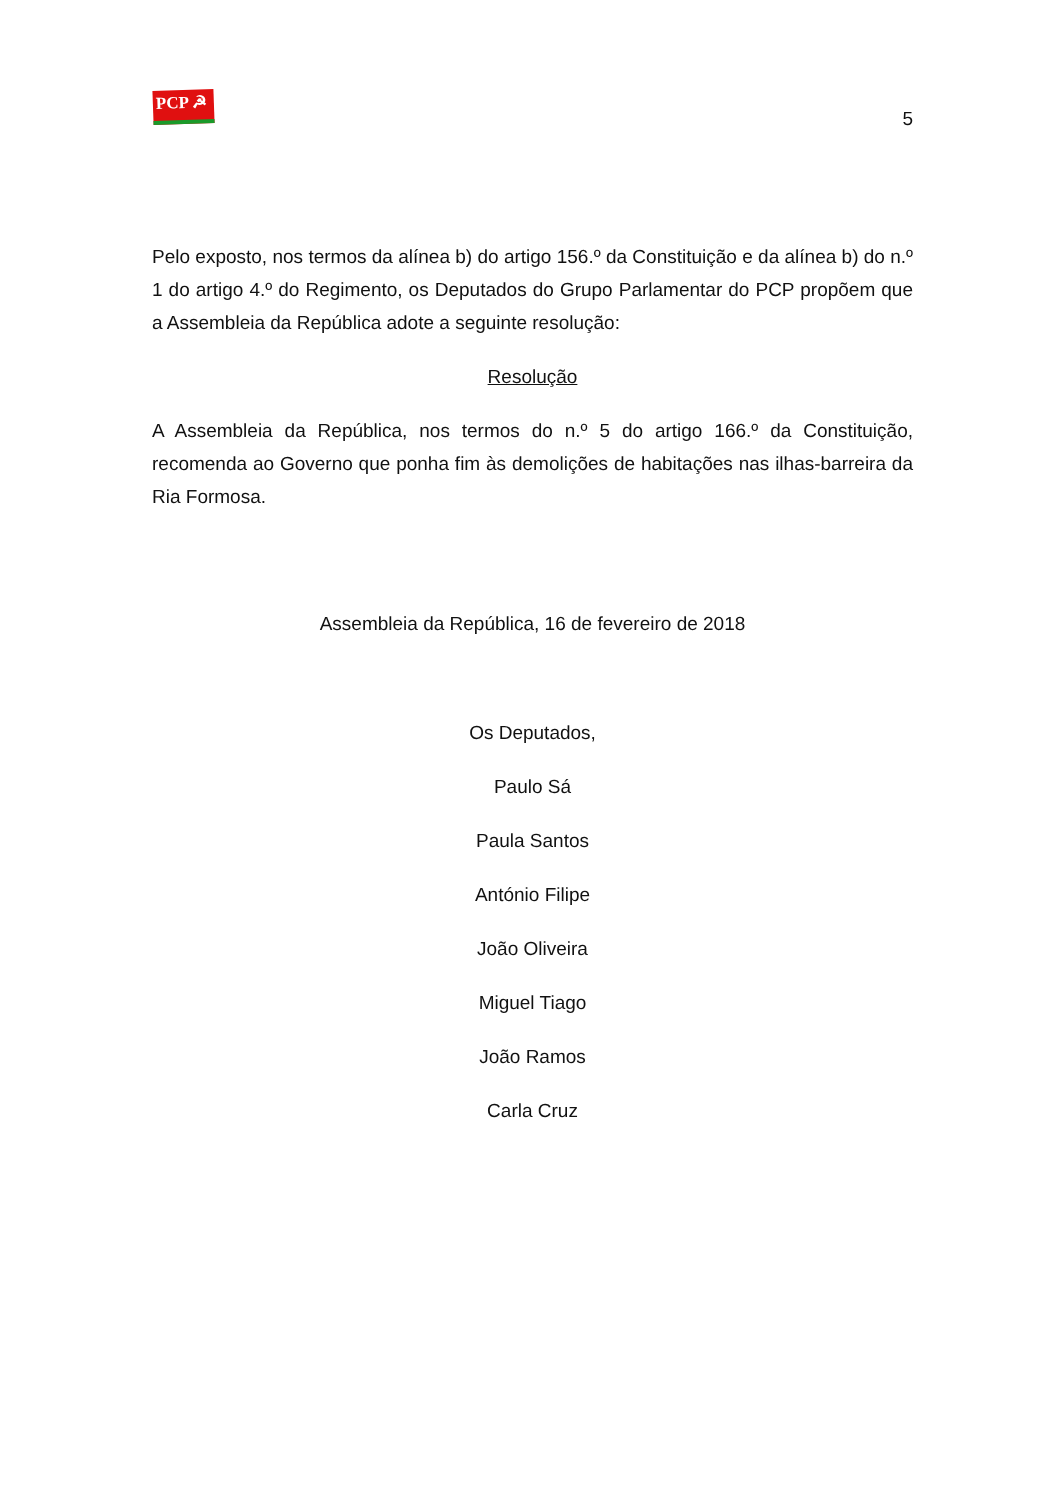PCP ☭
5
Pelo exposto, nos termos da alínea b) do artigo 156.º da Constituição e da alínea b) do n.º 1 do artigo 4.º do Regimento, os Deputados do Grupo Parlamentar do PCP propõem que a Assembleia da República adote a seguinte resolução:
Resolução
A Assembleia da República, nos termos do n.º 5 do artigo 166.º da Constituição, recomenda ao Governo que ponha fim às demolições de habitações nas ilhas-barreira da Ria Formosa.
Assembleia da República, 16 de fevereiro de 2018
Os Deputados,
Paulo Sá
Paula Santos
António Filipe
João Oliveira
Miguel Tiago
João Ramos
Carla Cruz